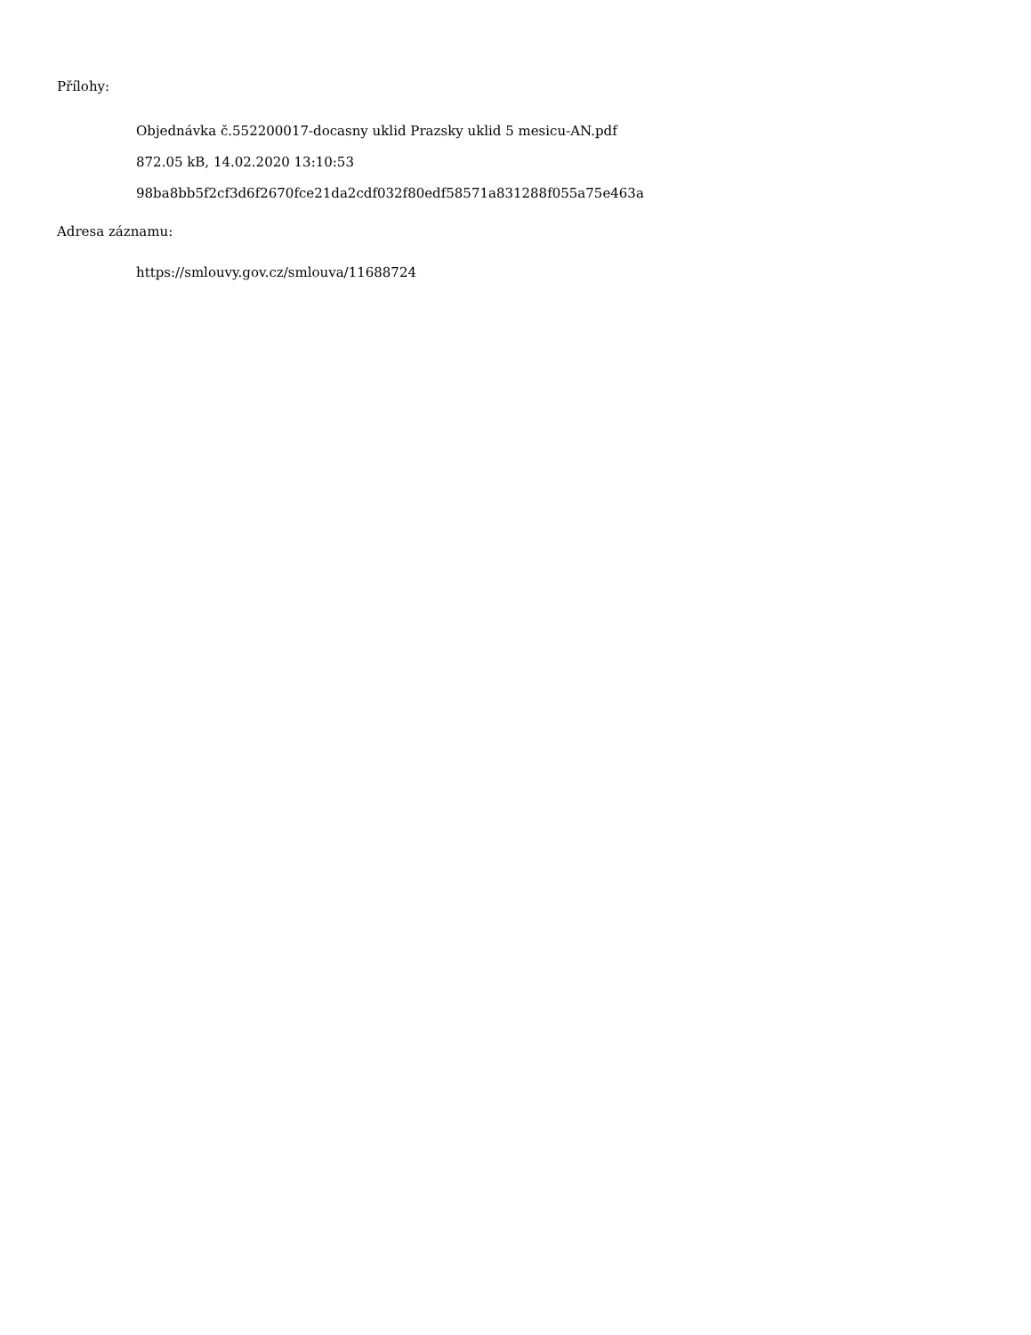Přílohy:
Objednávka č.552200017-docasny uklid Prazsky uklid 5 mesicu-AN.pdf
872.05 kB, 14.02.2020 13:10:53
98ba8bb5f2cf3d6f2670fce21da2cdf032f80edf58571a831288f055a75e463a
Adresa záznamu:
https://smlouvy.gov.cz/smlouva/11688724